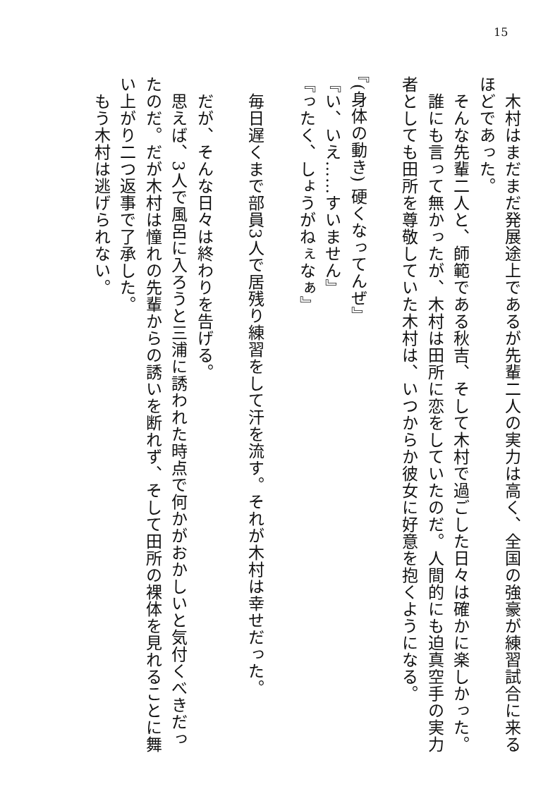15
　木村はまだまだ発展途上であるが先輩二人の実力は高く、全国の強豪が練習試合に来るほどであった。
　そんな先輩二人と、師範である秋吉、そして木村で過ごした日々は確かに楽しかった。
　誰にも言って無かったが、木村は田所に恋をしていたのだ。人間的にも迫真空手の実力者としても田所を尊敬していた木村は、いつからか彼女に好意を抱くようになる。
『(身体の動き) 硬くなってんぜ』
『い、いえ……すいません』
『ったく、しょうがねぇなぁ』
　毎日遅くまで部員3人で居残り練習をして汗を流す。それが木村は幸せだった。
　だが、そんな日々は終わりを告げる。
　思えば、3人で風呂に入ろうと三浦に誘われた時点で何かがおかしいと気付くべきだったのだ。だが木村は憧れの先輩からの誘いを断れず、そして田所の裸体を見れることに舞い上がり二つ返事で了承した。
　もう木村は逃げられない。